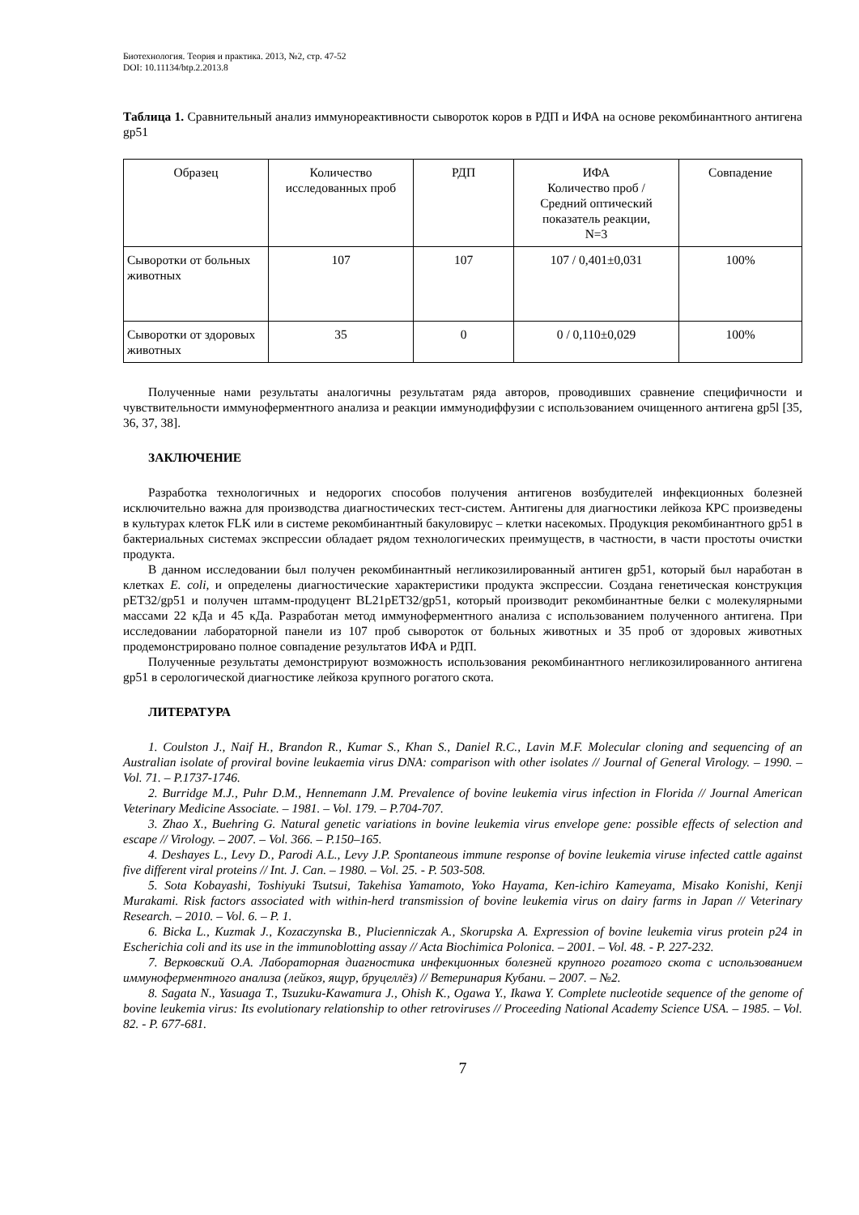Биотехнология. Теория и практика. 2013, №2, стр. 47-52
DOI: 10.11134/btp.2.2013.8
Таблица 1. Сравнительный анализ иммунореактивности сывороток коров в РДП и ИФА на основе рекомбинантного антигена gp51
| Образец | Количество исследованных проб | РДП | ИФА Количество проб / Средний оптический показатель реакции, N=3 | Совпадение |
| Сыворотки от больных животных | 107 | 107 | 107 / 0,401±0,031 | 100% |
| Сыворотки от здоровых животных | 35 | 0 | 0 / 0,110±0,029 | 100% |
Полученные нами результаты аналогичны результатам ряда авторов, проводивших сравнение специфичности и чувствительности иммуноферментного анализа и реакции иммунодиффузии с использованием очищенного антигена gp5l [35, 36, 37, 38].
ЗАКЛЮЧЕНИЕ
Разработка технологичных и недорогих способов получения антигенов возбудителей инфекционных болезней исключительно важна для производства диагностических тест-систем. Антигены для диагностики лейкоза КРС произведены в культурах клеток FLK или в системе рекомбинантный бакуловирус – клетки насекомых. Продукция рекомбинантного gp51 в бактериальных системах экспрессии обладает рядом технологических преимуществ, в частности, в части простоты очистки продукта.
В данном исследовании был получен рекомбинантный негликозилированный антиген gp51, который был наработан в клетках E. coli, и определены диагностические характеристики продукта экспрессии. Создана генетическая конструкция pET32/gp51 и получен штамм-продуцент BL21pET32/gp51, который производит рекомбинантные белки с молекулярными массами 22 кДа и 45 кДа. Разработан метод иммуноферментного анализа с использованием полученного антигена. При исследовании лабораторной панели из 107 проб сывороток от больных животных и 35 проб от здоровых животных продемонстрировано полное совпадение результатов ИФА и РДП.
Полученные результаты демонстрируют возможность использования рекомбинантного негликозилированного антигена gp51 в серологической диагностике лейкоза крупного рогатого скота.
ЛИТЕРАТУРА
1. Coulston J., Naif H., Brandon R., Kumar S., Khan S., Daniel R.C., Lavin M.F. Molecular cloning and sequencing of an Australian isolate of proviral bovine leukaemia virus DNA: comparison with other isolates // Journal of General Virology. – 1990. – Vol. 71. – P.1737-1746.
2. Burridge M.J., Puhr D.M., Hennemann J.M. Prevalence of bovine leukemia virus infection in Florida // Journal American Veterinary Medicine Associate. – 1981. – Vol. 179. – P.704-707.
3. Zhao X., Buehring G. Natural genetic variations in bovine leukemia virus envelope gene: possible effects of selection and escape // Virology. – 2007. – Vol. 366. – P.150–165.
4. Deshayes L., Levy D., Parodi A.L., Levy J.P. Spontaneous immune response of bovine leukemia viruse infected cattle against five different viral proteins // Int. J. Can. – 1980. – Vol. 25. - P. 503-508.
5. Sota Kobayashi, Toshiyuki Tsutsui, Takehisa Yamamoto, Yoko Hayama, Ken-ichiro Kameyama, Misako Konishi, Kenji Murakami. Risk factors associated with within-herd transmission of bovine leukemia virus on dairy farms in Japan // Veterinary Research. – 2010. – Vol. 6. – P. 1.
6. Bicka L., Kuzmak J., Kozaczynska B., Plucienniczak A., Skorupska A. Expression of bovine leukemia virus protein p24 in Escherichia coli and its use in the immunoblotting assay // Acta Biochimica Polonica. – 2001. – Vol. 48. - P. 227-232.
7. Верковский О.А. Лабораторная диагностика инфекционных болезней крупного рогатого скота с использованием иммуноферментного анализа (лейкоз, ящур, бруцеллёз) // Ветеринария Кубани. – 2007. – №2.
8. Sagata N., Yasuaga T., Tsuzuku-Kawamura J., Ohish K., Ogawa Y., Ikawa Y. Complete nucleotide sequence of the genome of bovine leukemia virus: Its evolutionary relationship to other retroviruses // Proceeding National Academy Science USA. – 1985. – Vol. 82. - P. 677-681.
7